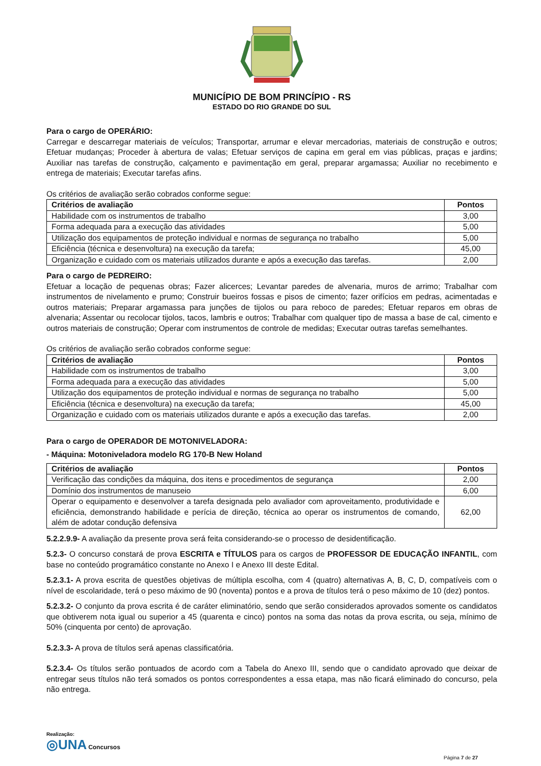MUNICÍPIO DE BOM PRINCÍPIO - RS
ESTADO DO RIO GRANDE DO SUL
Para o cargo de OPERÁRIO:
Carregar e descarregar materiais de veículos; Transportar, arrumar e elevar mercadorias, materiais de construção e outros; Efetuar mudanças; Proceder à abertura de valas; Efetuar serviços de capina em geral em vias públicas, praças e jardins; Auxiliar nas tarefas de construção, calçamento e pavimentação em geral, preparar argamassa; Auxiliar no recebimento e entrega de materiais; Executar tarefas afins.
Os critérios de avaliação serão cobrados conforme segue:
| Critérios de avaliação | Pontos |
| --- | --- |
| Habilidade com os instrumentos de trabalho | 3,00 |
| Forma adequada para a execução das atividades | 5,00 |
| Utilização dos equipamentos de proteção individual e normas de segurança no trabalho | 5,00 |
| Eficiência (técnica e desenvoltura) na execução da tarefa; | 45,00 |
| Organização e cuidado com os materiais utilizados durante e após a execução das tarefas. | 2,00 |
Para o cargo de PEDREIRO:
Efetuar a locação de pequenas obras; Fazer alicerces; Levantar paredes de alvenaria, muros de arrimo; Trabalhar com instrumentos de nivelamento e prumo; Construir bueiros fossas e pisos de cimento; fazer orifícios em pedras, acimentadas e outros materiais; Preparar argamassa para junções de tijolos ou para reboco de paredes; Efetuar reparos em obras de alvenaria; Assentar ou recolocar tijolos, tacos, lambris e outros; Trabalhar com qualquer tipo de massa a base de cal, cimento e outros materiais de construção; Operar com instrumentos de controle de medidas; Executar outras tarefas semelhantes.
Os critérios de avaliação serão cobrados conforme segue:
| Critérios de avaliação | Pontos |
| --- | --- |
| Habilidade com os instrumentos de trabalho | 3,00 |
| Forma adequada para a execução das atividades | 5,00 |
| Utilização dos equipamentos de proteção individual e normas de segurança no trabalho | 5,00 |
| Eficiência (técnica e desenvoltura) na execução da tarefa; | 45,00 |
| Organização e cuidado com os materiais utilizados durante e após a execução das tarefas. | 2,00 |
Para o cargo de OPERADOR DE MOTONIVELADORA:
- Máquina: Motoniveladora modelo RG 170-B New Holand
| Critérios de avaliação | Pontos |
| --- | --- |
| Verificação das condições da máquina, dos itens e procedimentos de segurança | 2,00 |
| Domínio dos instrumentos de manuseio | 6,00 |
| Operar o equipamento e desenvolver a tarefa designada pelo avaliador com aproveitamento, produtividade e eficiência, demonstrando habilidade e perícia de direção, técnica ao operar os instrumentos de comando, além de adotar condução defensiva | 62,00 |
5.2.2.9.9- A avaliação da presente prova será feita considerando-se o processo de desidentificação.
5.2.3- O concurso constará de prova ESCRITA e TÍTULOS para os cargos de PROFESSOR DE EDUCAÇÃO INFANTIL, com base no conteúdo programático constante no Anexo I e Anexo III deste Edital.
5.2.3.1- A prova escrita de questões objetivas de múltipla escolha, com 4 (quatro) alternativas A, B, C, D, compatíveis com o nível de escolaridade, terá o peso máximo de 90 (noventa) pontos e a prova de títulos terá o peso máximo de 10 (dez) pontos.
5.2.3.2- O conjunto da prova escrita é de caráter eliminatório, sendo que serão considerados aprovados somente os candidatos que obtiverem nota igual ou superior a 45 (quarenta e cinco) pontos na soma das notas da prova escrita, ou seja, mínimo de 50% (cinquenta por cento) de aprovação.
5.2.3.3- A prova de títulos será apenas classificatória.
5.2.3.4- Os títulos serão pontuados de acordo com a Tabela do Anexo III, sendo que o candidato aprovado que deixar de entregar seus títulos não terá somados os pontos correspondentes a essa etapa, mas não ficará eliminado do concurso, pela não entrega.
Realização:
◎UNA Concursos
Página 7 de 27